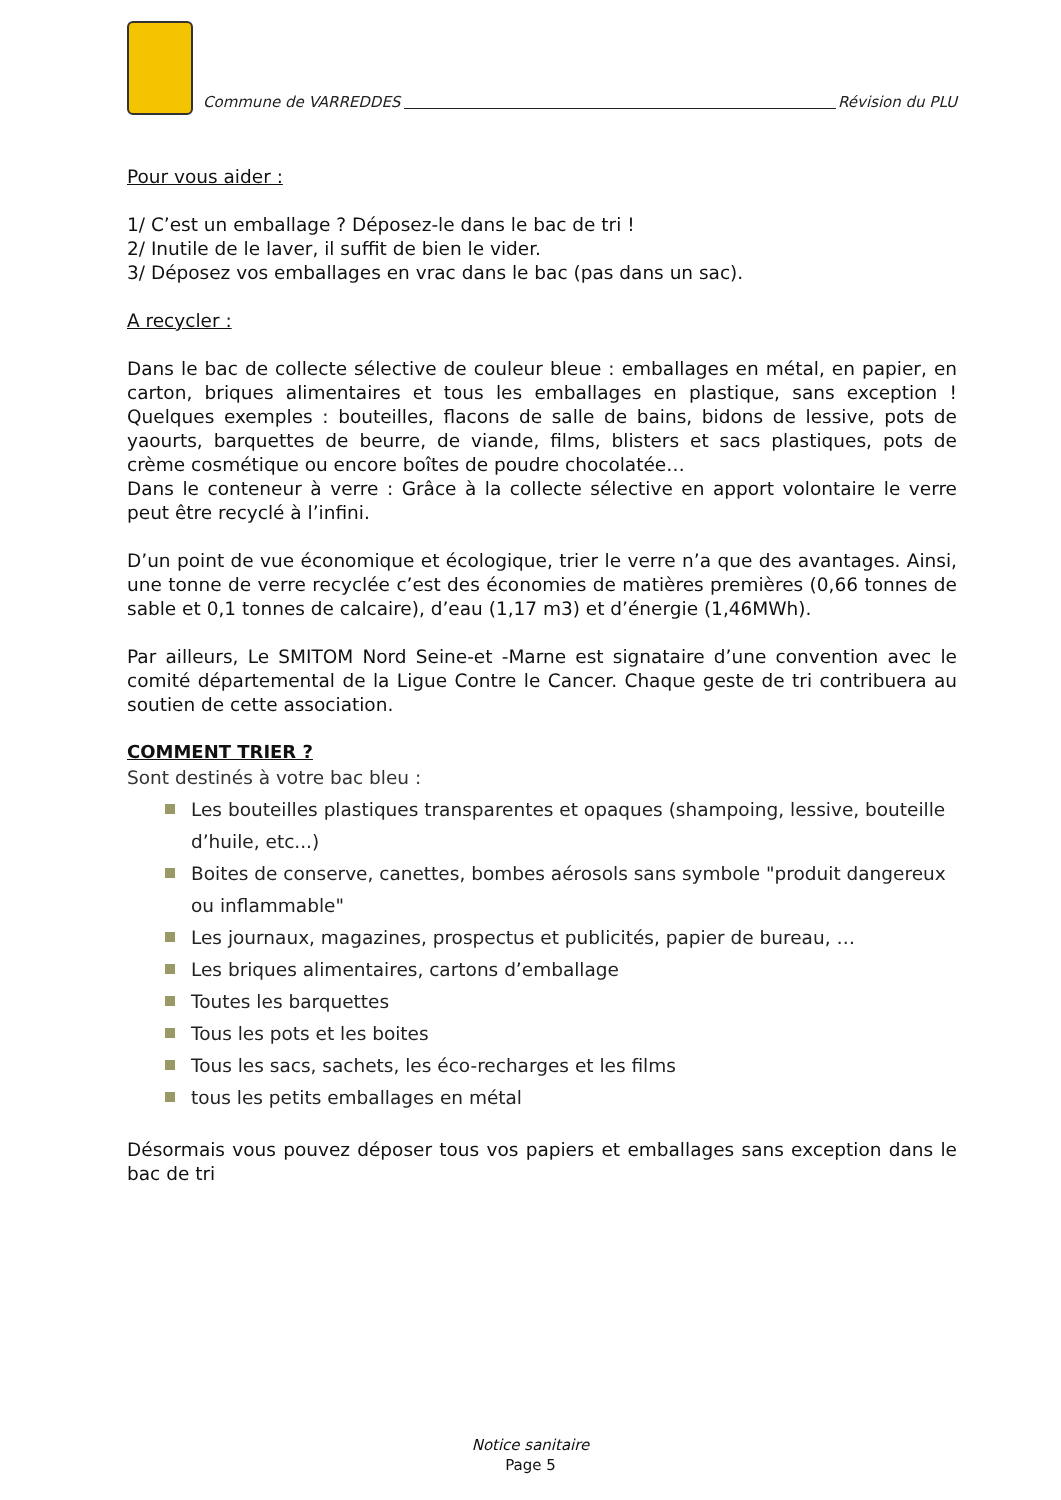Commune de VARREDDES
Révision du PLU
Pour vous aider :
1/ C’est un emballage ? Déposez-le dans le bac de tri !
2/ Inutile de le laver, il suffit de bien le vider.
3/ Déposez vos emballages en vrac dans le bac (pas dans un sac).
A recycler :
Dans le bac de collecte sélective de couleur bleue : emballages en métal, en papier, en carton, briques alimentaires et tous les emballages en plastique, sans exception ! Quelques exemples : bouteilles, flacons de salle de bains, bidons de lessive, pots de yaourts, barquettes de beurre, de viande, films, blisters et sacs plastiques, pots de crème cosmétique ou encore boîtes de poudre chocolatée…
Dans le conteneur à verre : Grâce à la collecte sélective en apport volontaire le verre peut être recyclé à l’infini.
D’un point de vue économique et écologique, trier le verre n’a que des avantages. Ainsi, une tonne de verre recyclée c’est des économies de matières premières (0,66 tonnes de sable et 0,1 tonnes de calcaire), d’eau (1,17 m3) et d’énergie (1,46MWh).
Par ailleurs, Le SMITOM Nord Seine-et -Marne est signataire d’une convention avec le comité départemental de la Ligue Contre le Cancer. Chaque geste de tri contribuera au soutien de cette association.
COMMENT TRIER ?
Sont destinés à votre bac bleu :
Les bouteilles plastiques transparentes et opaques (shampoing, lessive, bouteille d’huile, etc...)
Boites de conserve, canettes, bombes aérosols sans symbole "produit dangereux ou inflammable"
Les journaux, magazines, prospectus et publicités, papier de bureau, …
Les briques alimentaires, cartons d’emballage
Toutes les barquettes
Tous les pots et les boites
Tous les sacs, sachets, les éco-recharges et les films
tous les petits emballages en métal
Désormais vous pouvez déposer tous vos papiers et emballages sans exception dans le bac de tri
Notice sanitaire
Page 5